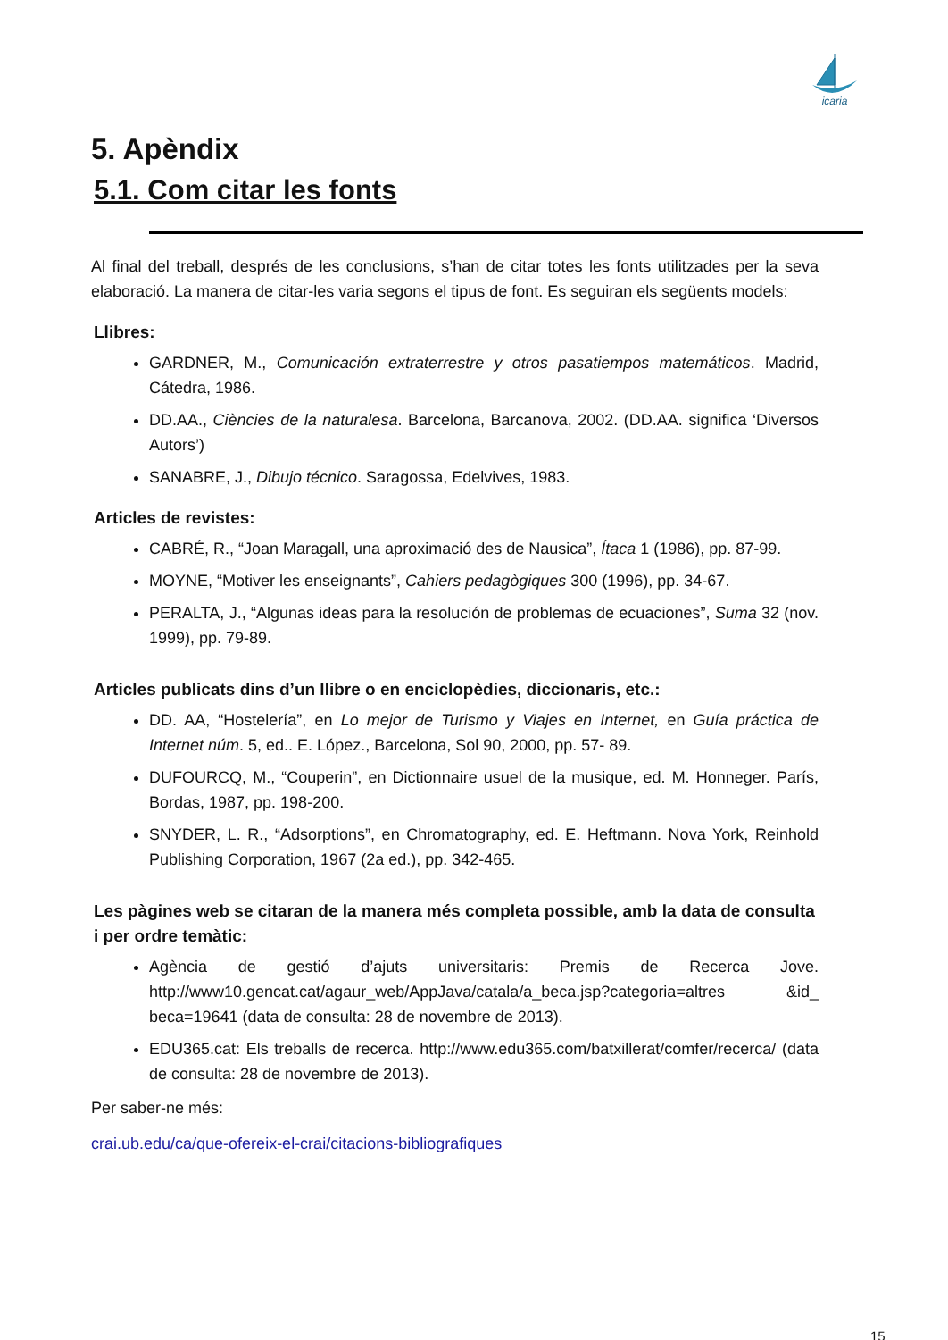icaria
5. Apèndix
5.1. Com citar les fonts
Al final del treball, després de les conclusions, s’han de citar totes les fonts utilitzades per la seva elaboració. La manera de citar-les varia segons el tipus de font. Es seguiran els següents models:
Llibres:
GARDNER, M., Comunicación extraterrestre y otros pasatiempos matemáticos. Madrid, Cátedra, 1986.
DD.AA., Ciències de la naturalesa. Barcelona, Barcanova, 2002. (DD.AA. significa ‘Diversos Autors’)
SANABRE, J., Dibujo técnico. Saragossa, Edelvives, 1983.
Articles de revistes:
CABRÉ, R., “Joan Maragall, una aproximació des de Nausica”, Ítaca 1 (1986), pp. 87-99.
MOYNE, “Motiver les enseignants”, Cahiers pedagògiques 300 (1996), pp. 34-67.
PERALTA, J., “Algunas ideas para la resolución de problemas de ecuaciones”, Suma 32 (nov. 1999), pp. 79-89.
Articles publicats dins d’un llibre o en enciclopèdies, diccionaris, etc.:
DD. AA, “Hostelería”, en Lo mejor de Turismo y Viajes en Internet, en Guía práctica de Internet núm. 5, ed.. E. López., Barcelona, Sol 90, 2000, pp. 57- 89.
DUFOURCQ, M., “Couperin”, en Dictionnaire usuel de la musique, ed. M. Honneger. París, Bordas, 1987, pp. 198-200.
SNYDER, L. R., “Adsorptions”, en Chromatography, ed. E. Heftmann. Nova York, Reinhold Publishing Corporation, 1967 (2a ed.), pp. 342-465.
Les pàgines web se citaran de la manera més completa possible, amb la data de consulta i per ordre temàtic:
Agència de gestió d’ajuts universitaris: Premis de Recerca Jove. http://www10.gencat.cat/agaur_web/AppJava/catala/a_beca.jsp?categoria=altres &id_ beca=19641 (data de consulta: 28 de novembre de 2013).
EDU365.cat: Els treballs de recerca. http://www.edu365.com/batxillerat/comfer/recerca/ (data de consulta: 28 de novembre de 2013).
Per saber-ne més:
crai.ub.edu/ca/que-ofereix-el-crai/citacions-bibliografiques
15